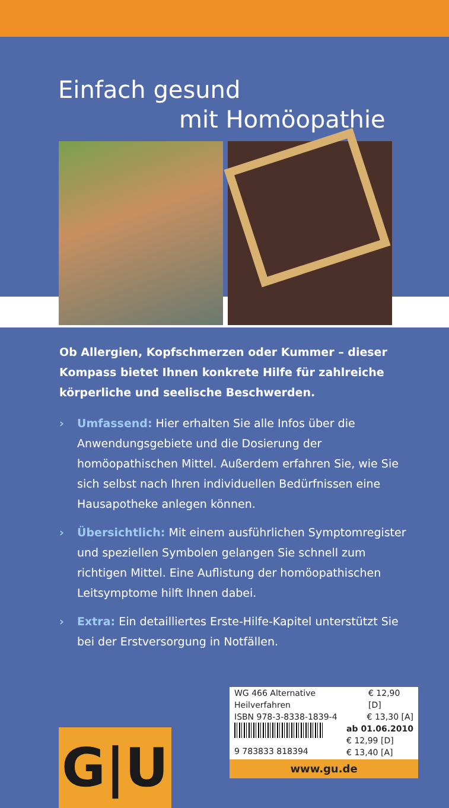Einfach gesund
mit Homöopathie
Ob Allergien, Kopfschmerzen oder Kummer – dieser Kompass bietet Ihnen konkrete Hilfe für zahlreiche körperliche und seelische Beschwerden.
› Umfassend: Hier erhalten Sie alle Infos über die Anwendungsgebiete und die Dosierung der homöopathischen Mittel. Außerdem erfahren Sie, wie Sie sich selbst nach Ihren individuellen Bedürfnissen eine Hausapotheke anlegen können.
› Übersichtlich: Mit einem ausführlichen Symptomregister und speziellen Symbolen gelangen Sie schnell zum richtigen Mittel. Eine Auflistung der homöopathischen Leitsymptome hilft Ihnen dabei.
› Extra: Ein detailliertes Erste-Hilfe-Kapitel unterstützt Sie bei der Erstversorgung in Notfällen.
G|U
WG 466 Alternative Heilverfahren € 12,90 [D]
ISBN 978-3-8338-1839-4 € 13,30 [A]
ab 01.06.2010
€ 12,99 [D]
€ 13,40 [A]
9 783833 818394
www.gu.de